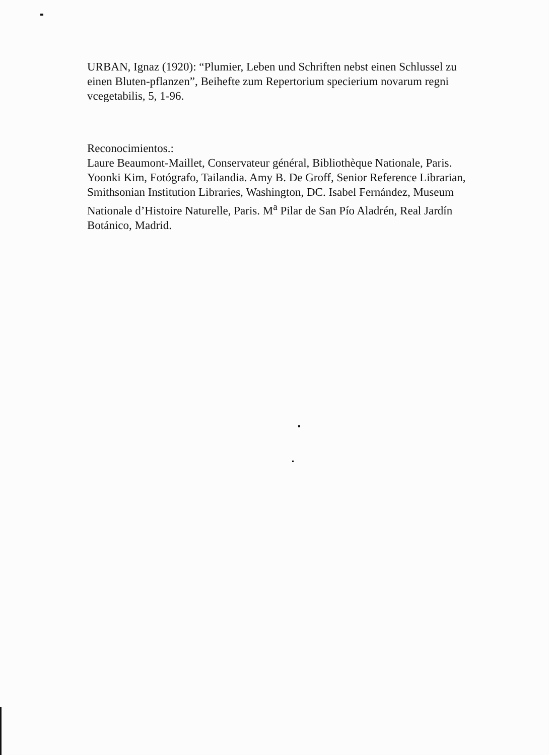URBAN, Ignaz (1920): “Plumier, Leben und Schriften nebst einen Schlussel zu einen Bluten-pflanzen”, Beihefte zum Repertorium specierium novarum regni vcegetabilis, 5, 1-96.
Reconocimientos.:
Laure Beaumont-Maillet, Conservateur général, Bibliothèque Nationale, Paris. Yoonki Kim, Fotógrafo, Tailandia. Amy B. De Groff, Senior Reference Librarian, Smithsonian Institution Libraries, Washington, DC. Isabel Fernández, Museum Nationale d’Histoire Naturelle, Paris. M<sup>a</sup> Pilar de San Pío Aladrén, Real Jardín Botánico, Madrid.